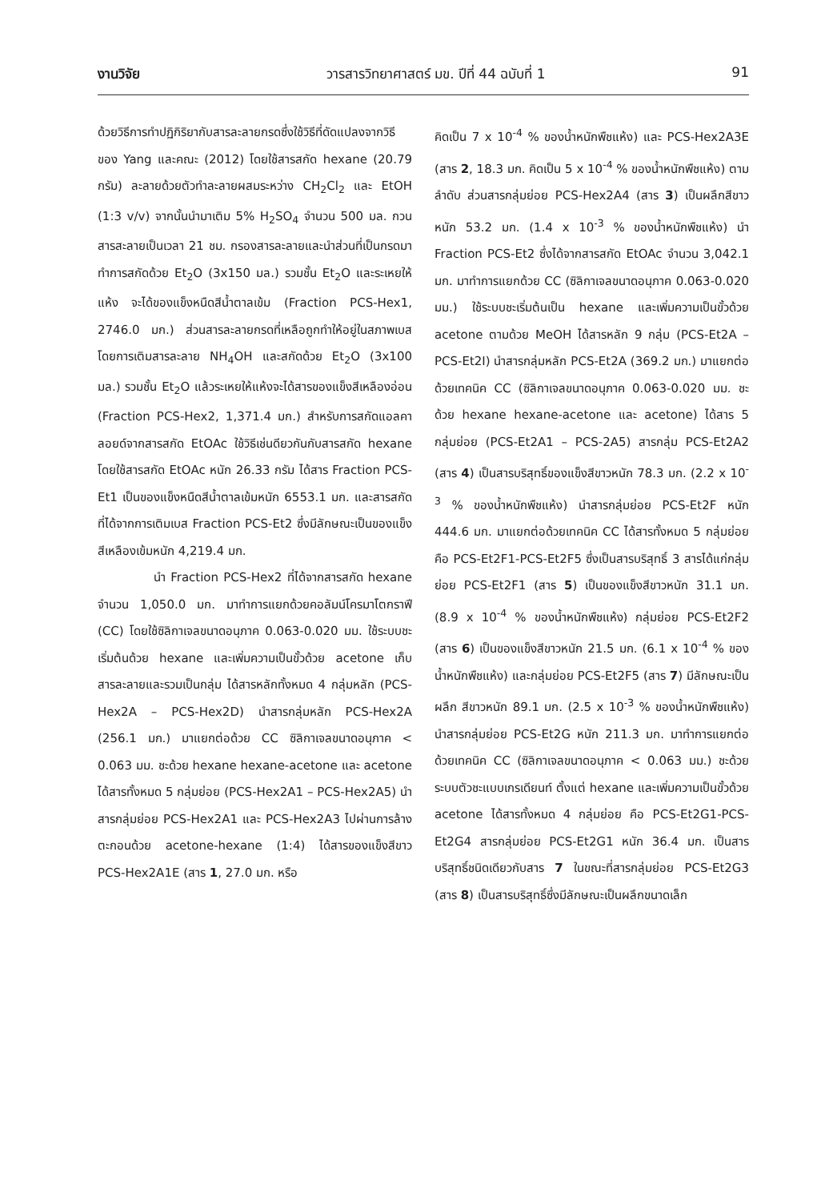งานวิจัย วารสารวิทยาศาสตร์ มข. ปีที่ 44 ฉบับที่ 1 91
ด้วยวิธีการทำปฏิกิริยากับสารละลายกรดซึ่งใช้วิธีที่ดัดแปลงจากวิธีของ Yang และคณะ (2012) โดยใช้สารสกัด hexane (20.79 กรัม) ละลายด้วยตัวทำละลายผสมระหว่าง CH<sub>2</sub>Cl<sub>2</sub> และ EtOH (1:3 v/v) จากนั้นนำมาเติม 5% H<sub>2</sub>SO<sub>4</sub> จำนวน 500 มล. กวนสารสะลายเป็นเวลา 21 ชม. กรองสารละลายและนำส่วนที่เป็นกรดมาทำการสกัดด้วย Et<sub>2</sub>O (3x150 มล.) รวมชั้น Et<sub>2</sub>O และระเหยให้แห้ง จะได้ของแข็งหนืดสีน้ำตาลเข้ม (Fraction PCS-Hex1, 2746.0 มก.) ส่วนสารละลายกรดที่เหลือถูกทำให้อยู่ในสภาพเบสโดยการเติมสารละลาย NH<sub>4</sub>OH และสกัดด้วย Et<sub>2</sub>O (3x100 มล.) รวมชั้น Et<sub>2</sub>O แล้วระเหยให้แห้งจะได้สารของแข็งสีเหลืองอ่อน (Fraction PCS-Hex2, 1,371.4 มก.) สำหรับการสกัดแอลคาลอยด์จากสารสกัด EtOAc ใช้วิธีเช่นดียวกันกับสารสกัด hexane โดยใช้สารสกัด EtOAc หนัก 26.33 กรัม ได้สาร Fraction PCS-Et1 เป็นของแข็งหนืดสีน้ำตาลเข้มหนัก 6553.1 มก. และสารสกัดที่ได้จากการเติมเบส Fraction PCS-Et2 ซึ่งมีลักษณะเป็นของแข็งสีเหลืองเข้มหนัก 4,219.4 มก.
นำ Fraction PCS-Hex2 ที่ได้จากสารสกัด hexane จำนวน 1,050.0 มก. มาทำการแยกด้วยคอลัมน์โครมาโตกราฟี (CC) โดยใช้ซิลิกาเจลขนาดอนุภาค 0.063-0.020 มม. ใช้ระบบชะเริ่มต้นด้วย hexane และเพิ่มความเป็นขั้วด้วย acetone เก็บสารละลายและรวมเป็นกลุ่ม ได้สารหลักทั้งหมด 4 กลุ่มหลัก (PCS-Hex2A – PCS-Hex2D) นำสารกลุ่มหลัก PCS-Hex2A (256.1 มก.) มาแยกต่อด้วย CC ซิลิกาเจลขนาดอนุภาค < 0.063 มม. ชะด้วย hexane hexane-acetone และ acetone ได้สารทั้งหมด 5 กลุ่มย่อย (PCS-Hex2A1 – PCS-Hex2A5) นำสารกลุ่มย่อย PCS-Hex2A1 และ PCS-Hex2A3 ไปผ่านการล้างตะกอนด้วย acetone-hexane (1:4) ได้สารของแข็งสีขาว PCS-Hex2A1E (สาร 1, 27.0 มก. หรือ
คิดเป็น 7 x 10<sup>-4</sup> % ของน้ำหนักพืชแห้ง) และ PCS-Hex2A3E (สาร 2, 18.3 มก. คิดเป็น 5 x 10<sup>-4</sup> % ของน้ำหนักพืชแห้ง) ตามลำดับ ส่วนสารกลุ่มย่อย PCS-Hex2A4 (สาร 3) เป็นผลึกสีขาวหนัก 53.2 มก. (1.4 x 10<sup>-3</sup> % ของน้ำหนักพืชแห้ง) นำ Fraction PCS-Et2 ซึ่งได้จากสารสกัด EtOAc จำนวน 3,042.1 มก. มาทำการแยกด้วย CC (ซิลิกาเจลขนาดอนุภาค 0.063-0.020 มม.) ใช้ระบบชะเริ่มต้นเป็น hexane และเพิ่มความเป็นขั้วด้วย acetone ตามด้วย MeOH ได้สารหลัก 9 กลุ่ม (PCS-Et2A – PCS-Et2I) นำสารกลุ่มหลัก PCS-Et2A (369.2 มก.) มาแยกต่อด้วยเทคนิค CC (ซิลิกาเจลขนาดอนุภาค 0.063-0.020 มม. ชะด้วย hexane hexane-acetone และ acetone) ได้สาร 5 กลุ่มย่อย (PCS-Et2A1 – PCS-2A5) สารกลุ่ม PCS-Et2A2 (สาร 4) เป็นสารบริสุทธิ์ของแข็งสีขาวหนัก 78.3 มก. (2.2 x 10<sup>-3</sup> % ของน้ำหนักพืชแห้ง) นำสารกลุ่มย่อย PCS-Et2F หนัก 444.6 มก. มาแยกต่อด้วยเทคนิค CC ได้สารทั้งหมด 5 กลุ่มย่อย คือ PCS-Et2F1-PCS-Et2F5 ซึ่งเป็นสารบริสุทธิ์ 3 สารได้แก่กลุ่มย่อย PCS-Et2F1 (สาร 5) เป็นของแข็งสีขาวหนัก 31.1 มก. (8.9 x 10<sup>-4</sup> % ของน้ำหนักพืชแห้ง) กลุ่มย่อย PCS-Et2F2 (สาร 6) เป็นของแข็งสีขาวหนัก 21.5 มก. (6.1 x 10<sup>-4</sup> % ของน้ำหนักพืชแห้ง) และกลุ่มย่อย PCS-Et2F5 (สาร 7) มีลักษณะเป็นผลึก สีขาวหนัก 89.1 มก. (2.5 x 10<sup>-3</sup> % ของน้ำหนักพืชแห้ง) นำสารกลุ่มย่อย PCS-Et2G หนัก 211.3 มก. มาทำการแยกต่อด้วยเทคนิค CC (ซิลิกาเจลขนาดอนุภาค < 0.063 มม.) ชะด้วยระบบตัวชะแบบเกรเดียนท์ ตั้งแต่ hexane และเพิ่มความเป็นขั้วด้วย acetone ได้สารทั้งหมด 4 กลุ่มย่อย คือ PCS-Et2G1-PCS-Et2G4 สารกลุ่มย่อย PCS-Et2G1 หนัก 36.4 มก. เป็นสารบริสุทธิ์ชนิดเดียวกับสาร 7 ในขณะที่สารกลุ่มย่อย PCS-Et2G3 (สาร 8) เป็นสารบริสุทธิ์ซึ่งมีลักษณะเป็นผลึกขนาดเล็ก